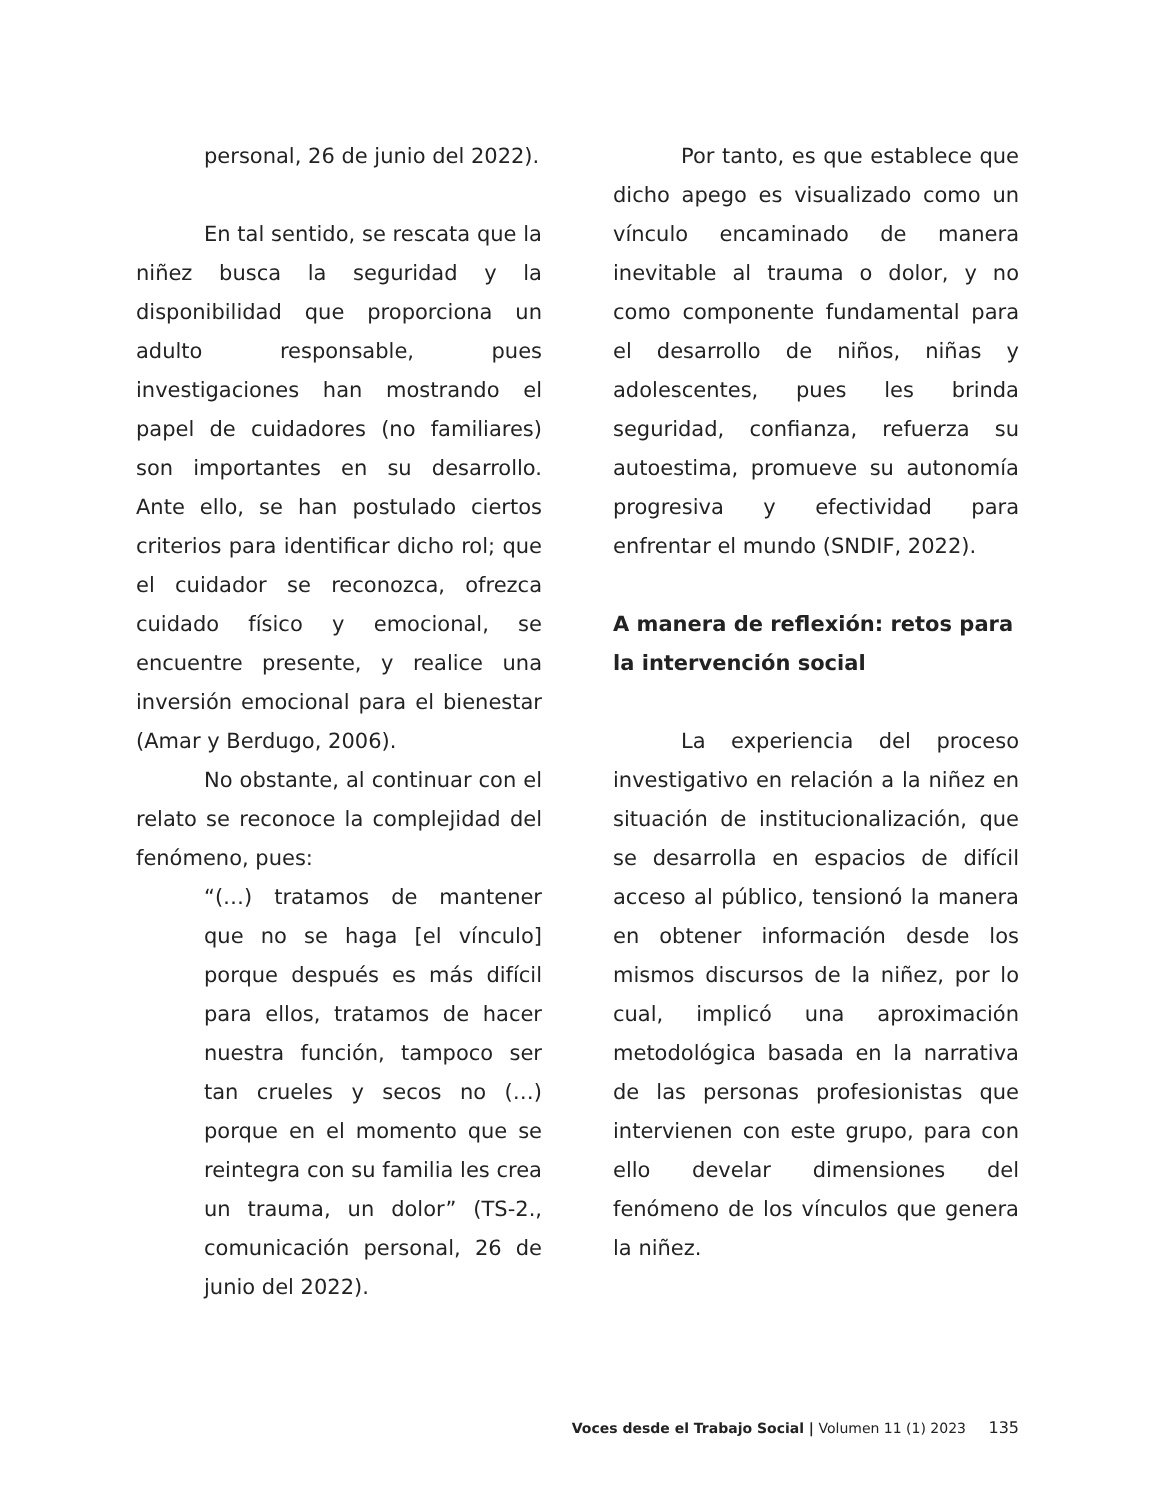personal, 26 de junio del 2022).
En tal sentido, se rescata que la niñez busca la seguridad y la disponibilidad que proporciona un adulto responsable, pues investigaciones han mostrando el papel de cuidadores (no familiares) son importantes en su desarrollo. Ante ello, se han postulado ciertos criterios para identificar dicho rol; que el cuidador se reconozca, ofrezca cuidado físico y emocional, se encuentre presente, y realice una inversión emocional para el bienestar (Amar y Berdugo, 2006).
No obstante, al continuar con el relato se reconoce la complejidad del fenómeno, pues:
“(…) tratamos de mantener que no se haga [el vínculo] porque después es más difícil para ellos, tratamos de hacer nuestra función, tampoco ser tan crueles y secos no (…) porque en el momento que se reintegra con su familia les crea un trauma, un dolor” (TS-2., comunicación personal, 26 de junio del 2022).
Por tanto, es que establece que dicho apego es visualizado como un vínculo encaminado de manera inevitable al trauma o dolor, y no como componente fundamental para el desarrollo de niños, niñas y adolescentes, pues les brinda seguridad, confianza, refuerza su autoestima, promueve su autonomía progresiva y efectividad para enfrentar el mundo (SNDIF, 2022).
A manera de reflexión: retos para la intervención social
La experiencia del proceso investigativo en relación a la niñez en situación de institucionalización, que se desarrolla en espacios de difícil acceso al público, tensionó la manera en obtener información desde los mismos discursos de la niñez, por lo cual, implicó una aproximación metodológica basada en la narrativa de las personas profesionistas que intervienen con este grupo, para con ello develar dimensiones del fenómeno de los vínculos que genera la niñez.
Voces desde el Trabajo Social | Volumen 11 (1) 2023 135